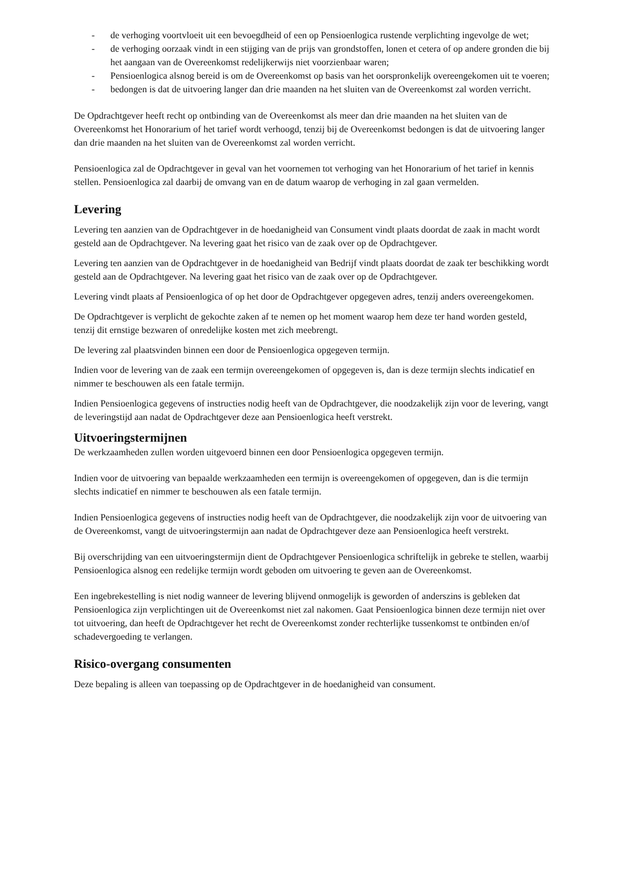- de verhoging voortvloeit uit een bevoegdheid of een op Pensioenlogica rustende verplichting ingevolge de wet;
- de verhoging oorzaak vindt in een stijging van de prijs van grondstoffen, lonen et cetera of op andere gronden die bij het aangaan van de Overeenkomst redelijkerwijs niet voorzienbaar waren;
- Pensioenlogica alsnog bereid is om de Overeenkomst op basis van het oorspronkelijk overeengekomen uit te voeren;
- bedongen is dat de uitvoering langer dan drie maanden na het sluiten van de Overeenkomst zal worden verricht.
De Opdrachtgever heeft recht op ontbinding van de Overeenkomst als meer dan drie maanden na het sluiten van de Overeenkomst het Honorarium of het tarief wordt verhoogd, tenzij bij de Overeenkomst bedongen is dat de uitvoering langer dan drie maanden na het sluiten van de Overeenkomst zal worden verricht.
Pensioenlogica zal de Opdrachtgever in geval van het voornemen tot verhoging van het Honorarium of het tarief in kennis stellen. Pensioenlogica zal daarbij de omvang van en de datum waarop de verhoging in zal gaan vermelden.
Levering
Levering ten aanzien van de Opdrachtgever in de hoedanigheid van Consument vindt plaats doordat de zaak in macht wordt gesteld aan de Opdrachtgever. Na levering gaat het risico van de zaak over op de Opdrachtgever.
Levering ten aanzien van de Opdrachtgever in de hoedanigheid van Bedrijf vindt plaats doordat de zaak ter beschikking wordt gesteld aan de Opdrachtgever. Na levering gaat het risico van de zaak over op de Opdrachtgever.
Levering vindt plaats af Pensioenlogica of op het door de Opdrachtgever opgegeven adres, tenzij anders overeengekomen.
De Opdrachtgever is verplicht de gekochte zaken af te nemen op het moment waarop hem deze ter hand worden gesteld, tenzij dit ernstige bezwaren of onredelijke kosten met zich meebrengt.
De levering zal plaatsvinden binnen een door de Pensioenlogica opgegeven termijn.
Indien voor de levering van de zaak een termijn overeengekomen of opgegeven is, dan is deze termijn slechts indicatief en nimmer te beschouwen als een fatale termijn.
Indien Pensioenlogica gegevens of instructies nodig heeft van de Opdrachtgever, die noodzakelijk zijn voor de levering, vangt de leveringstijd aan nadat de Opdrachtgever deze aan Pensioenlogica heeft verstrekt.
Uitvoeringstermijnen
De werkzaamheden zullen worden uitgevoerd binnen een door Pensioenlogica opgegeven termijn.
Indien voor de uitvoering van bepaalde werkzaamheden een termijn is overeengekomen of opgegeven, dan is die termijn slechts indicatief en nimmer te beschouwen als een fatale termijn.
Indien Pensioenlogica gegevens of instructies nodig heeft van de Opdrachtgever, die noodzakelijk zijn voor de uitvoering van de Overeenkomst, vangt de uitvoeringstermijn aan nadat de Opdrachtgever deze aan Pensioenlogica heeft verstrekt.
Bij overschrijding van een uitvoeringstermijn dient de Opdrachtgever Pensioenlogica schriftelijk in gebreke te stellen, waarbij Pensioenlogica alsnog een redelijke termijn wordt geboden om uitvoering te geven aan de Overeenkomst.
Een ingebrekestelling is niet nodig wanneer de levering blijvend onmogelijk is geworden of anderszins is gebleken dat Pensioenlogica zijn verplichtingen uit de Overeenkomst niet zal nakomen. Gaat Pensioenlogica binnen deze termijn niet over tot uitvoering, dan heeft de Opdrachtgever het recht de Overeenkomst zonder rechterlijke tussenkomst te ontbinden en/of schadevergoeding te verlangen.
Risico-overgang consumenten
Deze bepaling is alleen van toepassing op de Opdrachtgever in de hoedanigheid van consument.